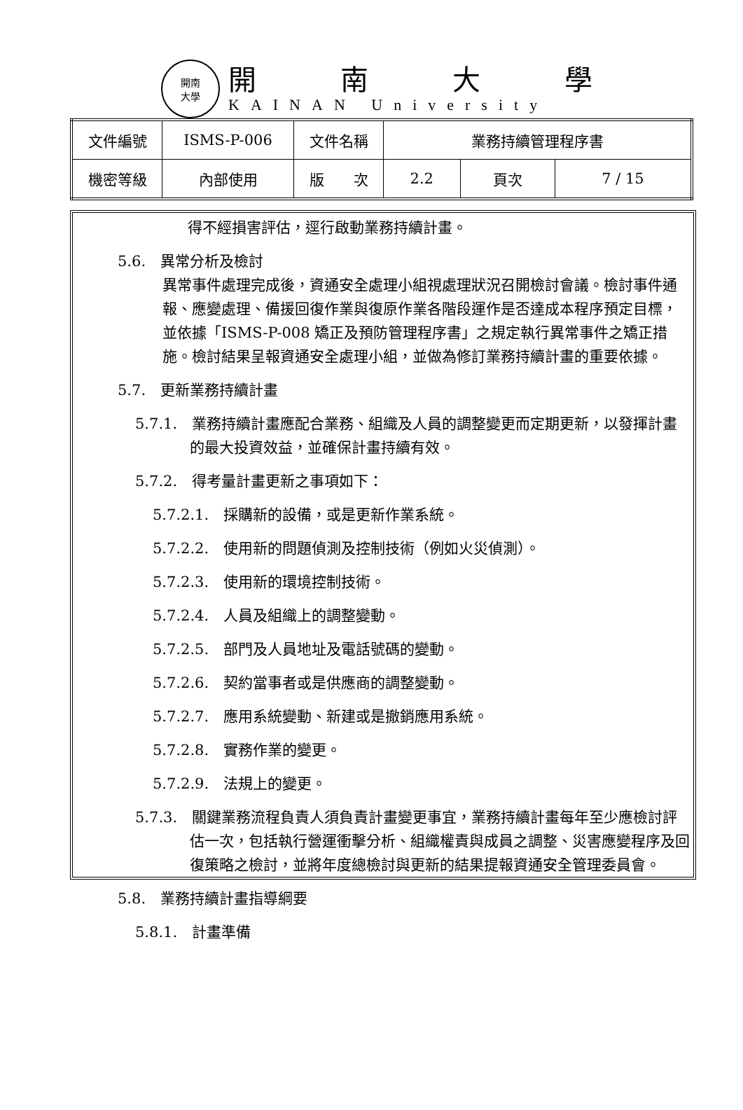開南
大學
開南大學
KAINAN University
| 文件編號 | ISMS-P-006 | 文件名稱 | 業務持續管理程序書 | | |
| 機密等級 | 內部使用 | 版 次 | 2.2 | 頁次 | 7 / 15 |
得不經損害評估，逕行啟動業務持續計畫。
5.6.　異常分析及檢討
異常事件處理完成後，資通安全處理小組視處理狀況召開檢討會議。檢討事件通報、應變處理、備援回復作業與復原作業各階段運作是否達成本程序預定目標，並依據「ISMS-P-008 矯正及預防管理程序書」之規定執行異常事件之矯正措施。檢討結果呈報資通安全處理小組，並做為修訂業務持續計畫的重要依據。
5.7.　更新業務持續計畫
5.7.1.　業務持續計畫應配合業務、組織及人員的調整變更而定期更新，以發揮計畫的最大投資效益，並確保計畫持續有效。
5.7.2.　得考量計畫更新之事項如下：
5.7.2.1.　採購新的設備，或是更新作業系統。
5.7.2.2.　使用新的問題偵測及控制技術（例如火災偵測）。
5.7.2.3.　使用新的環境控制技術。
5.7.2.4.　人員及組織上的調整變動。
5.7.2.5.　部門及人員地址及電話號碼的變動。
5.7.2.6.　契約當事者或是供應商的調整變動。
5.7.2.7.　應用系統變動、新建或是撤銷應用系統。
5.7.2.8.　實務作業的變更。
5.7.2.9.　法規上的變更。
5.7.3.　關鍵業務流程負責人須負責計畫變更事宜，業務持續計畫每年至少應檢討評估一次，包括執行營運衝擊分析、組織權責與成員之調整、災害應變程序及回復策略之檢討，並將年度總檢討與更新的結果提報資通安全管理委員會。
5.8.　業務持續計畫指導綱要
5.8.1.　計畫準備